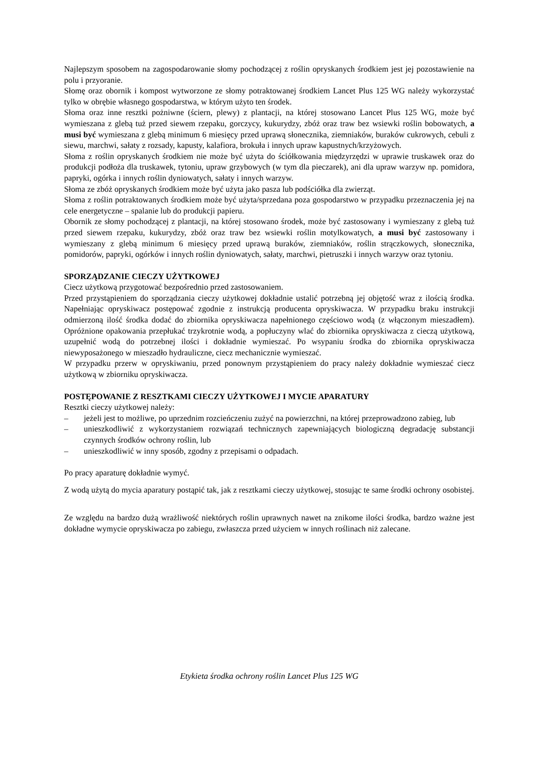Najlepszym sposobem na zagospodarowanie słomy pochodzącej z roślin opryskanych środkiem jest jej pozostawienie na polu i przyoranie.
Słomę oraz obornik i kompost wytworzone ze słomy potraktowanej środkiem Lancet Plus 125 WG należy wykorzystać tylko w obrębie własnego gospodarstwa, w którym użyto ten środek.
Słoma oraz inne resztki pożniwne (ściern, plewy) z plantacji, na której stosowano Lancet Plus 125 WG, może być wymieszana z glebą tuż przed siewem rzepaku, gorczycy, kukurydzy, zbóż oraz traw bez wsiewki roślin bobowatych, a musi być wymieszana z glebą minimum 6 miesięcy przed uprawą słonecznika, ziemniaków, buraków cukrowych, cebuli z siewu, marchwi, sałaty z rozsady, kapusty, kalafiora, brokuła i innych upraw kapustnych/krzyżowych.
Słoma z roślin opryskanych środkiem nie może być użyta do ściółkowania międzyrzędzi w uprawie truskawek oraz do produkcji podłoża dla truskawek, tytoniu, upraw grzybowych (w tym dla pieczarek), ani dla upraw warzyw np. pomidora, papryki, ogórka i innych roślin dyniowatych, sałaty i innych warzyw.
Słoma ze zbóż opryskanych środkiem może być użyta jako pasza lub podściółka dla zwierząt.
Słoma z roślin potraktowanych środkiem może być użyta/sprzedana poza gospodarstwo w przypadku przeznaczenia jej na cele energetyczne – spalanie lub do produkcji papieru.
Obornik ze słomy pochodzącej z plantacji, na której stosowano środek, może być zastosowany i wymieszany z glebą tuż przed siewem rzepaku, kukurydzy, zbóż oraz traw bez wsiewki roślin motylkowatych, a musi być zastosowany i wymieszany z glebą minimum 6 miesięcy przed uprawą buraków, ziemniaków, roślin strączkowych, słonecznika, pomidorów, papryki, ogórków i innych roślin dyniowatych, sałaty, marchwi, pietruszki i innych warzyw oraz tytoniu.
SPORZĄDZANIE CIECZY UŻYTKOWEJ
Ciecz użytkową przygotować bezpośrednio przed zastosowaniem.
Przed przystąpieniem do sporządzania cieczy użytkowej dokładnie ustalić potrzebną jej objętość wraz z ilością środka. Napełniając opryskiwacz postępować zgodnie z instrukcją producenta opryskiwacza. W przypadku braku instrukcji odmierzoną ilość środka dodać do zbiornika opryskiwacza napełnionego częściowo wodą (z włączonym mieszadłem). Opróżnione opakowania przepłukać trzykrotnie wodą, a popłuczyny wlać do zbiornika opryskiwacza z cieczą użytkową, uzupełnić wodą do potrzebnej ilości i dokładnie wymieszać. Po wsypaniu środka do zbiornika opryskiwacza niewyposażonego w mieszadło hydrauliczne, ciecz mechanicznie wymieszać.
W przypadku przerw w opryskiwaniu, przed ponownym przystąpieniem do pracy należy dokładnie wymieszać ciecz użytkową w zbiorniku opryskiwacza.
POSTĘPOWANIE Z RESZTKAMI CIECZY UŻYTKOWEJ I MYCIE APARATURY
Resztki cieczy użytkowej należy:
– jeżeli jest to możliwe, po uprzednim rozcieńczeniu zużyć na powierzchni, na której przeprowadzono zabieg, lub
– unieszkodliwić z wykorzystaniem rozwiązań technicznych zapewniających biologiczną degradację substancji czynnych środków ochrony roślin, lub
– unieszkodliwić w inny sposób, zgodny z przepisami o odpadach.
Po pracy aparaturę dokładnie wymyć.
Z wodą użytą do mycia aparatury postąpić tak, jak z resztkami cieczy użytkowej, stosując te same środki ochrony osobistej.
Ze względu na bardzo dużą wrażliwość niektórych roślin uprawnych nawet na znikome ilości środka, bardzo ważne jest dokładne wymycie opryskiwacza po zabiegu, zwłaszcza przed użyciem w innych roślinach niż zalecane.
Etykieta środka ochrony roślin Lancet Plus 125 WG